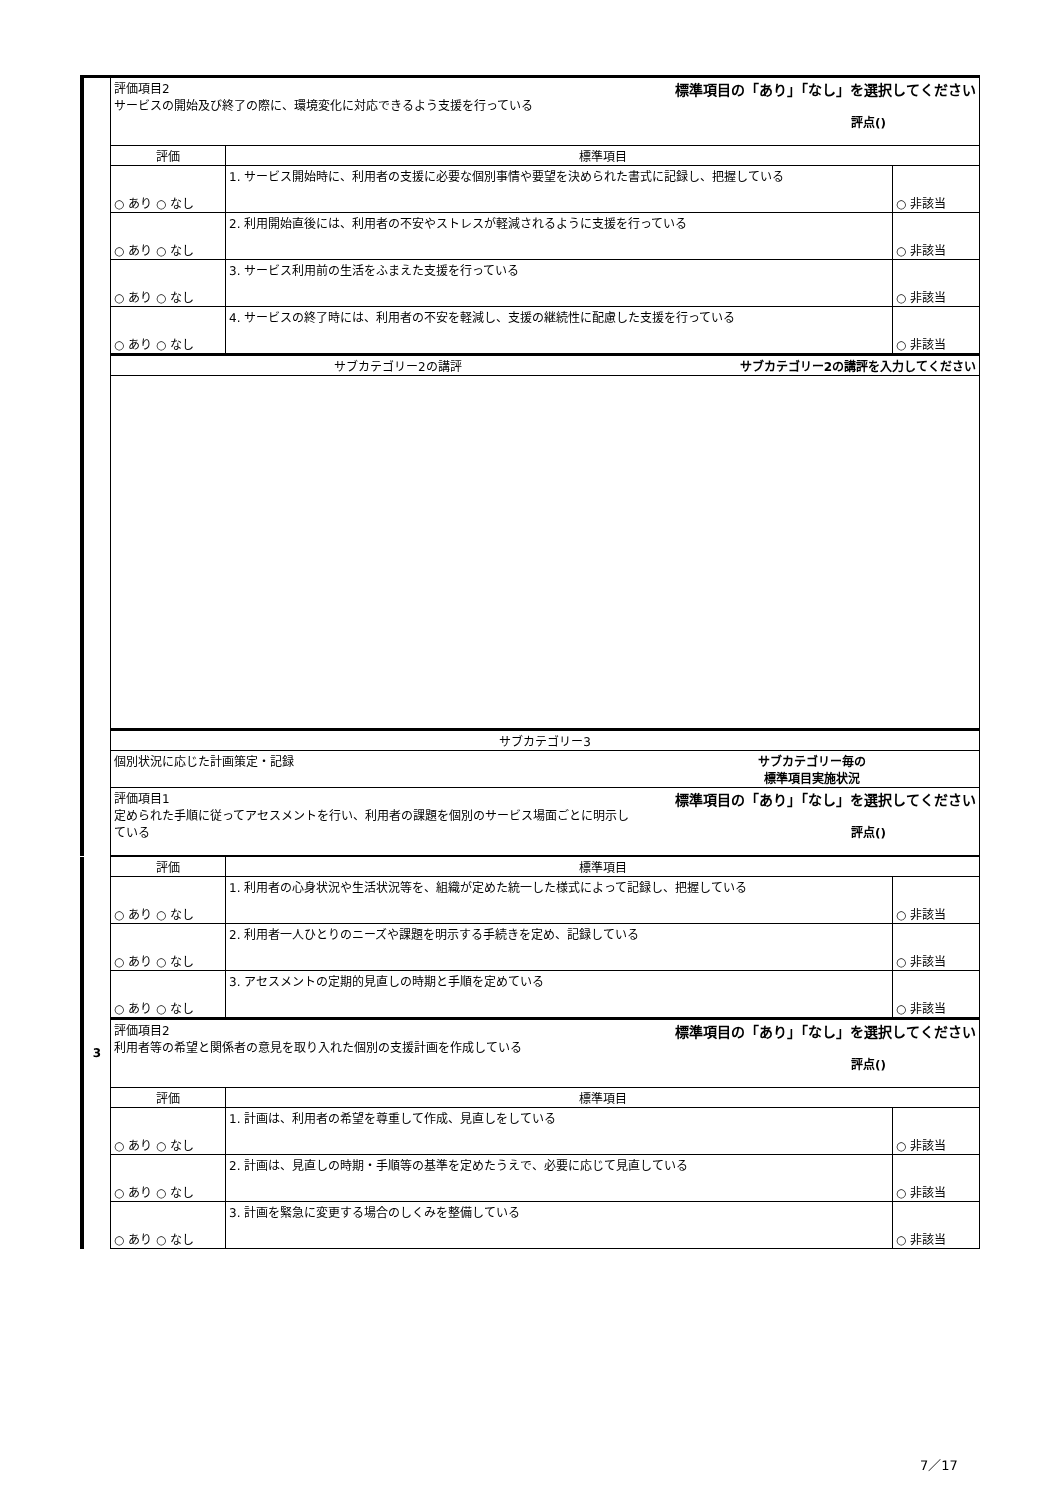| | 評価項目2 標準項目の「あり」「なし」を選択してください サービスの開始及び終了の際に、環境変化に対応できるよう支援を行っている 評点() | | |
| | 評価 | 標準項目 | |
| | ○ あり ○ なし | 1. サービス開始時に、利用者の支援に必要な個別事情や要望を決められた書式に記録し、把握している | ○ 非該当 |
| | ○ あり ○ なし | 2. 利用開始直後には、利用者の不安やストレスが軽減されるように支援を行っている | ○ 非該当 |
| | ○ あり ○ なし | 3. サービス利用前の生活をふまえた支援を行っている | ○ 非該当 |
| | ○ あり ○ なし | 4. サービスの終了時には、利用者の不安を軽減し、支援の継続性に配慮した支援を行っている | ○ 非該当 |
| | サブカテゴリー2の講評 サブカテゴリー2の講評を入力してください | | |
| | サブカテゴリー3 | | |
| | 個別状況に応じた計画策定・記録 サブカテゴリー毎の 標準項目実施状況 | | |
| | 評価項目1 標準項目の「あり」「なし」を選択してください 定められた手順に従ってアセスメントを行い、利用者の課題を個別のサービス場面ごとに明示し ている 評点() | | |
| 3 | 評価 | 標準項目 | |
| | ○ あり ○ なし | 1. 利用者の心身状況や生活状況等を、組織が定めた統一した様式によって記録し、把握している | ○ 非該当 |
| | ○ あり ○ なし | 2. 利用者一人ひとりのニーズや課題を明示する手続きを定め、記録している | ○ 非該当 |
| | ○ あり ○ なし | 3. アセスメントの定期的見直しの時期と手順を定めている | ○ 非該当 |
| | 評価項目2 標準項目の「あり」「なし」を選択してください 利用者等の希望と関係者の意見を取り入れた個別の支援計画を作成している 評点() | | |
| | 評価 | 標準項目 | |
| | ○ あり ○ なし | 1. 計画は、利用者の希望を尊重して作成、見直しをしている | ○ 非該当 |
| | ○ あり ○ なし | 2. 計画は、見直しの時期・手順等の基準を定めたうえで、必要に応じて見直している | ○ 非該当 |
| | ○ あり ○ なし | 3. 計画を緊急に変更する場合のしくみを整備している | ○ 非該当 |
7／17